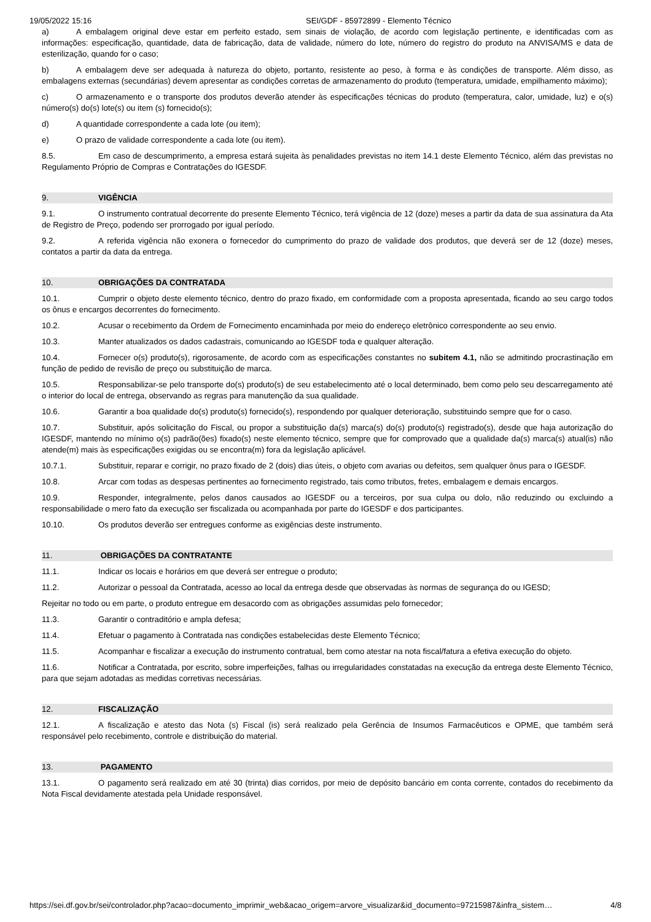19/05/2022 15:16 SEI/GDF - 85972899 - Elemento Técnico
a) A embalagem original deve estar em perfeito estado, sem sinais de violação, de acordo com legislação pertinente, e identificadas com as informações: especificação, quantidade, data de fabricação, data de validade, número do lote, número do registro do produto na ANVISA/MS e data de esterilização, quando for o caso;
b) A embalagem deve ser adequada à natureza do objeto, portanto, resistente ao peso, à forma e às condições de transporte. Além disso, as embalagens externas (secundárias) devem apresentar as condições corretas de armazenamento do produto (temperatura, umidade, empilhamento máximo);
c) O armazenamento e o transporte dos produtos deverão atender às especificações técnicas do produto (temperatura, calor, umidade, luz) e o(s) número(s) do(s) lote(s) ou item (s) fornecido(s);
d) A quantidade correspondente a cada lote (ou item);
e) O prazo de validade correspondente a cada lote (ou item).
8.5. Em caso de descumprimento, a empresa estará sujeita às penalidades previstas no item 14.1 deste Elemento Técnico, além das previstas no Regulamento Próprio de Compras e Contratações do IGESDF.
9. VIGÊNCIA
9.1. O instrumento contratual decorrente do presente Elemento Técnico, terá vigência de 12 (doze) meses a partir da data de sua assinatura da Ata de Registro de Preço, podendo ser prorrogado por igual período.
9.2. A referida vigência não exonera o fornecedor do cumprimento do prazo de validade dos produtos, que deverá ser de 12 (doze) meses, contatos a partir da data da entrega.
10. OBRIGAÇÕES DA CONTRATADA
10.1. Cumprir o objeto deste elemento técnico, dentro do prazo fixado, em conformidade com a proposta apresentada, ficando ao seu cargo todos os ônus e encargos decorrentes do fornecimento.
10.2. Acusar o recebimento da Ordem de Fornecimento encaminhada por meio do endereço eletrônico correspondente ao seu envio.
10.3. Manter atualizados os dados cadastrais, comunicando ao IGESDF toda e qualquer alteração.
10.4. Fornecer o(s) produto(s), rigorosamente, de acordo com as especificações constantes no subitem 4.1, não se admitindo procrastinação em função de pedido de revisão de preço ou substituição de marca.
10.5. Responsabilizar-se pelo transporte do(s) produto(s) de seu estabelecimento até o local determinado, bem como pelo seu descarregamento até o interior do local de entrega, observando as regras para manutenção da sua qualidade.
10.6. Garantir a boa qualidade do(s) produto(s) fornecido(s), respondendo por qualquer deterioração, substituindo sempre que for o caso.
10.7. Substituir, após solicitação do Fiscal, ou propor a substituição da(s) marca(s) do(s) produto(s) registrado(s), desde que haja autorização do IGESDF, mantendo no mínimo o(s) padrão(ões) fixado(s) neste elemento técnico, sempre que for comprovado que a qualidade da(s) marca(s) atual(is) não atende(m) mais às especificações exigidas ou se encontra(m) fora da legislação aplicável.
10.7.1. Substituir, reparar e corrigir, no prazo fixado de 2 (dois) dias úteis, o objeto com avarias ou defeitos, sem qualquer ônus para o IGESDF.
10.8. Arcar com todas as despesas pertinentes ao fornecimento registrado, tais como tributos, fretes, embalagem e demais encargos.
10.9. Responder, integralmente, pelos danos causados ao IGESDF ou a terceiros, por sua culpa ou dolo, não reduzindo ou excluindo a responsabilidade o mero fato da execução ser fiscalizada ou acompanhada por parte do IGESDF e dos participantes.
10.10. Os produtos deverão ser entregues conforme as exigências deste instrumento.
11. OBRIGAÇÕES DA CONTRATANTE
11.1. Indicar os locais e horários em que deverá ser entregue o produto;
11.2. Autorizar o pessoal da Contratada, acesso ao local da entrega desde que observadas às normas de segurança do ou IGESD;
Rejeitar no todo ou em parte, o produto entregue em desacordo com as obrigações assumidas pelo fornecedor;
11.3. Garantir o contraditório e ampla defesa;
11.4. Efetuar o pagamento à Contratada nas condições estabelecidas deste Elemento Técnico;
11.5. Acompanhar e fiscalizar a execução do instrumento contratual, bem como atestar na nota fiscal/fatura a efetiva execução do objeto.
11.6. Notificar a Contratada, por escrito, sobre imperfeições, falhas ou irregularidades constatadas na execução da entrega deste Elemento Técnico, para que sejam adotadas as medidas corretivas necessárias.
12. FISCALIZAÇÃO
12.1. A fiscalização e atesto das Nota (s) Fiscal (is) será realizado pela Gerência de Insumos Farmacêuticos e OPME, que também será responsável pelo recebimento, controle e distribuição do material.
13. PAGAMENTO
13.1. O pagamento será realizado em até 30 (trinta) dias corridos, por meio de depósito bancário em conta corrente, contados do recebimento da Nota Fiscal devidamente atestada pela Unidade responsável.
https://sei.df.gov.br/sei/controlador.php?acao=documento_imprimir_web&acao_origem=arvore_visualizar&id_documento=97215987&infra_sistem… 4/8